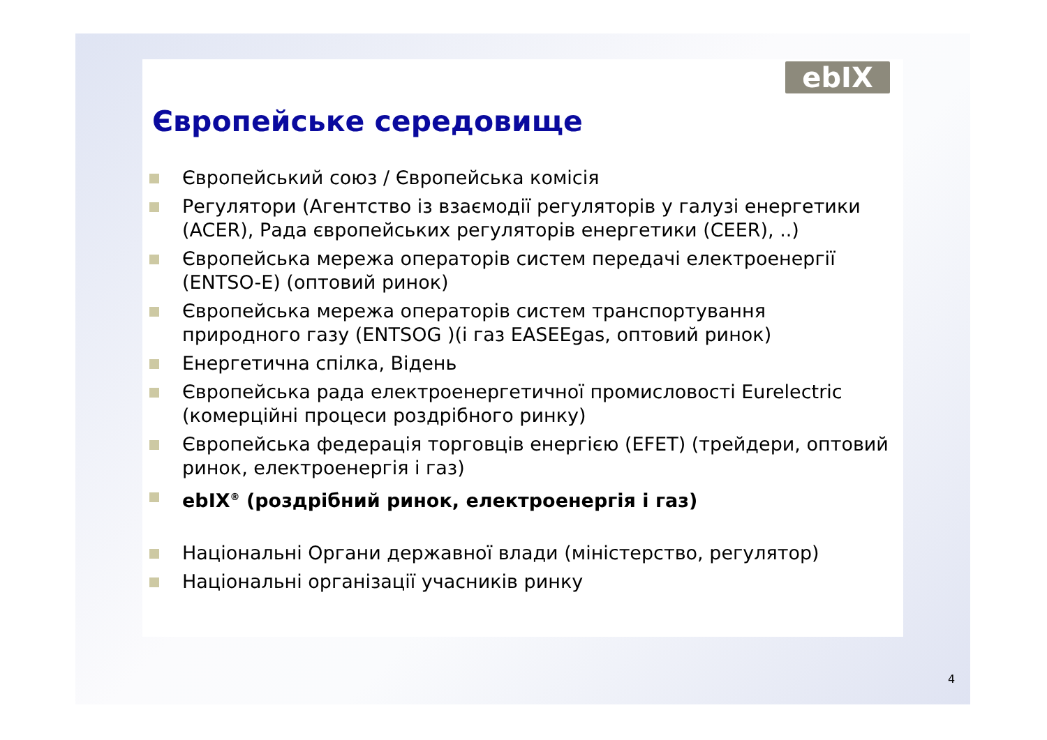ebIX
Європейське середовище
Європейський союз / Європейська комісія
Регулятори (Агентство із взаємодії регуляторів у галузі енергетики (ACER), Рада європейських регуляторів енергетики (CEER), ..)
Європейська мережа операторів систем передачі електроенергії (ENTSO-E) (оптовий ринок)
Європейська мережа операторів систем транспортування природного газу (ENTSOG )(і газ EASEEgas, оптовий ринок)
Енергетична спілка, Відень
Європейська рада електроенергетичної промисловості Eurelectric (комерційні процеси роздрібного ринку)
Європейська федерація торговців енергією (EFET) (трейдери, оптовий ринок, електроенергія і газ)
ebIX<sup>®</sup> (роздрібний ринок, електроенергія і газ)
Національні Органи державної влади (міністерство, регулятор)
Національні організації учасників ринку
4